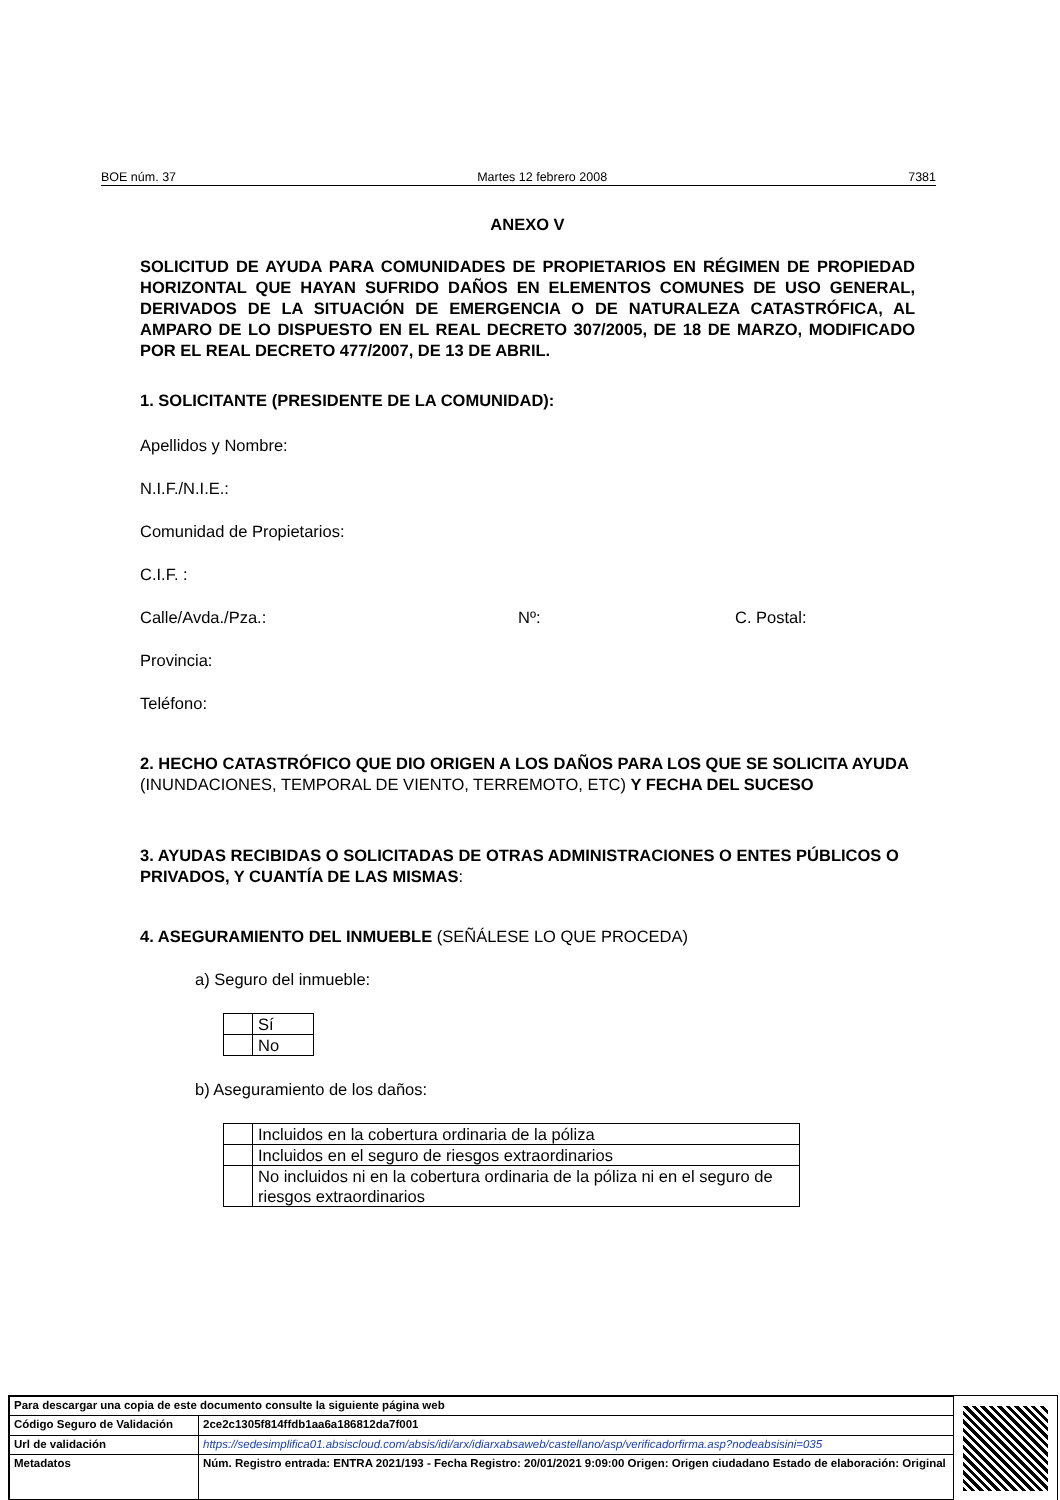BOE núm. 37 Martes 12 febrero 2008 7381
ANEXO V
SOLICITUD DE AYUDA PARA COMUNIDADES DE PROPIETARIOS EN RÉGIMEN DE PROPIEDAD HORIZONTAL QUE HAYAN SUFRIDO DAÑOS EN ELEMENTOS COMUNES DE USO GENERAL, DERIVADOS DE LA SITUACIÓN DE EMERGENCIA O DE NATURALEZA CATASTRÓFICA, AL AMPARO DE LO DISPUESTO EN EL REAL DECRETO 307/2005, DE 18 DE MARZO, MODIFICADO POR EL REAL DECRETO 477/2007, DE 13 DE ABRIL.
1. SOLICITANTE (PRESIDENTE DE LA COMUNIDAD):
Apellidos y Nombre:
N.I.F./N.I.E.:
Comunidad de Propietarios:
C.I.F. :
Calle/Avda./Pza.: Nº: C. Postal:
Provincia:
Teléfono:
2. HECHO CATASTRÓFICO QUE DIO ORIGEN A LOS DAÑOS PARA LOS QUE SE SOLICITA AYUDA (INUNDACIONES, TEMPORAL DE VIENTO, TERREMOTO, ETC) Y FECHA DEL SUCESO
3. AYUDAS RECIBIDAS O SOLICITADAS DE OTRAS ADMINISTRACIONES O ENTES PÚBLICOS O PRIVADOS, Y CUANTÍA DE LAS MISMAS:
4. ASEGURAMIENTO DEL INMUEBLE (SEÑÁLESE LO QUE PROCEDA)
a) Seguro del inmueble:
| | Sí |
| | No |
b) Aseguramiento de los daños:
| | Incluidos en la cobertura ordinaria de la póliza |
| | Incluidos en el seguro de riesgos extraordinarios |
| | No incluidos ni en la cobertura ordinaria de la póliza ni en el seguro de riesgos extraordinarios |
| Para descargar una copia de este documento consulte la siguiente página web | |
| Código Seguro de Validación | 2ce2c1305f814ffdb1aa6a186812da7f001 |
| Url de validación | https://sedesimplifica01.absiscloud.com/absis/idi/arx/idiarxabsaweb/castellano/asp/verificadorfirma.asp?nodeabsisini=035 |
| Metadatos | Núm. Registro entrada: ENTRA 2021/193 - Fecha Registro: 20/01/2021 9:09:00 Origen: Origen ciudadano Estado de elaboración: Original |